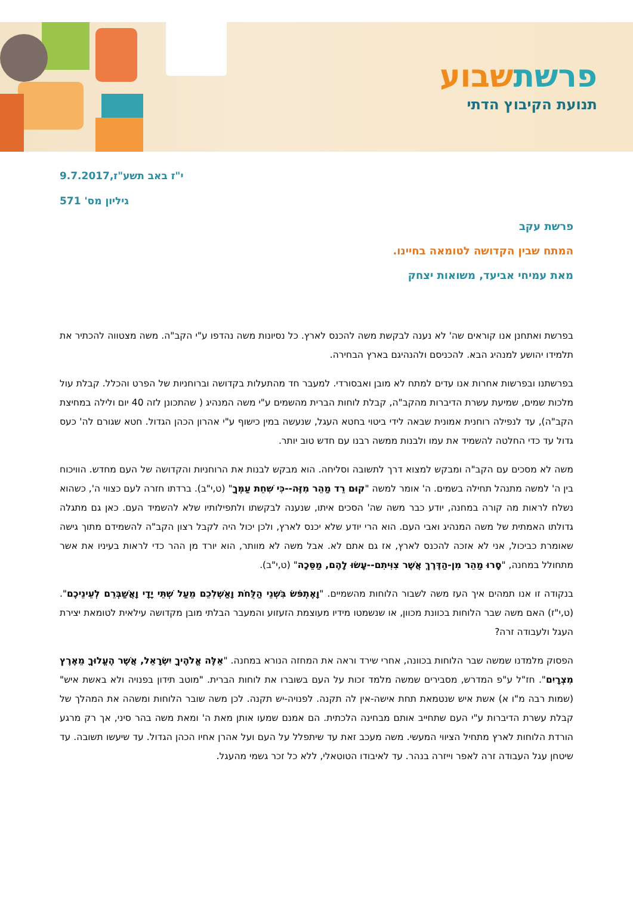פרשתשבוע
תנועת הקיבוץ הדתי
י"ז באב תשע"ז,9.7.2017
גיליון מס' 571
פרשת עקב
המתח שבין הקדושה לטומאה בחיינו.
מאת עמיחי אביעד, משואות יצחק
בפרשת ואתחנן אנו קוראים שה' לא נענה לבקשת משה להכנס לארץ. כל נסיונות משה נהדפו ע"י הקב"ה. משה מצטווה להכתיר את תלמידו יהושע למנהיג הבא. להכניסם ולהנהיגם בארץ הבחירה.
בפרשתנו ובפרשות אחרות אנו עדים למתח לא מובן ואבסורדי. למעבר חד מהתעלות בקדושה וברוחניות של הפרט והכלל. קבלת עול מלכות שמים, שמיעת עשרת הדיברות מהקב"ה, קבלת לוחות הברית מהשמים ע"י משה המנהיג ( שהתכונן לזה 40 יום ולילה במחיצת הקב"ה), עד לנפילה רוחנית אמונית שבאה לידי ביטוי בחטא העגל, שנעשה במין כישוף ע"י אהרון הכהן הגדול. חטא שגורם לה' כעס גדול עד כדי החלטה להשמיד את עמו ולבנות ממשה רבנו עם חדש טוב יותר.
משה לא מסכים עם הקב"ה ומבקש למצוא דרך לתשובה וסליחה. הוא מבקש לבנות את הרוחניות והקדושה של העם מחדש. הוויכוח בין ה' למשה מתנהל תחילה בשמים. ה' אומר למשה "קוּם רֵד מַהֵר מִזֶּה--כִּי שִׁחֵת עַמְּךָ" (ט,י"ב). ברדתו חזרה לעם כצווי ה', כשהוא נשלח לראות מה קורה במחנה, יודע כבר משה שה' הסכים איתו, שנענה לבקשתו ולתפילותיו שלא להשמיד העם. כאן גם מתגלה גדולתו האמתית של משה המנהיג ואבי העם. הוא הרי יודע שלא יכנס לארץ, ולכן יכול היה לקבל רצון הקב"ה להשמידם מתוך גישה שאומרת כביכול, אני לא אזכה להכנס לארץ, אז גם אתם לא. אבל משה לא מוותר, הוא יורד מן ההר כדי לראות בעיניו את אשר מתחולל במחנה, "סָרוּ מַהֵר מִן-הַדֶּרֶךְ אֲשֶׁר צִוִּיתִם--עָשׂוּ לָהֶם, מַסֵּכָה" (ט,י"ב).
בנקודה זו אנו תמהים איך העז משה לשבור הלוחות מהשמיים. "וָאֶתְפֹּשׂ בִּשְׁנֵי הַלֻּחֹת וָאַשְׁלִכֵם מֵעַל שְׁתֵּי יָדָי וָאֲשַׁבְּרֵם לְעֵינֵיכֶם". (ט,י"ז) האם משה שבר הלוחות בכוונת מכוון, או שנשמטו מידיו מעוצמת הזעזוע והמעבר הבלתי מובן מקדושה עילאית לטומאת יצירת העגל ולעבודה זרה?
הפסוק מלמדנו שמשה שבר הלוחות בכוונה, אחרי שירד וראה את המחזה הנורא במחנה. "אֵלֶּה אֱלֹהֶיךָ יִשְׂרָאֵל, אֲשֶׁר הֶעֱלוּךָ מֵאֶרֶץ מִצְרָיִם". חז"ל ע"פ המדרש, מסבירים שמשה מלמד זכות על העם בשוברו את לוחות הברית. "מוטב תידון בפנויה ולא באשת איש" (שמות רבה מ"ו א) אשת איש שנטמאת תחת אישה-אין לה תקנה. לפנויה-יש תקנה. לכן משה שובר הלוחות ומשהה את המהלך של קבלת עשרת הדיברות ע"י העם שתחייב אותם מבחינה הלכתית. הם אמנם שמעו אותן מאת ה' ומאת משה בהר סיני, אך רק מרגע הורדת הלוחות לארץ מתחיל הציווי המעשי. משה מעכב זאת עד שיתפלל על העם ועל אהרן אחיו הכהן הגדול. עד שיעשו תשובה. עד שיטחן עגל העבודה זרה לאפר וייזרה בנהר. עד לאיבודו הטוטאלי, ללא כל זכר גשמי מהעגל.